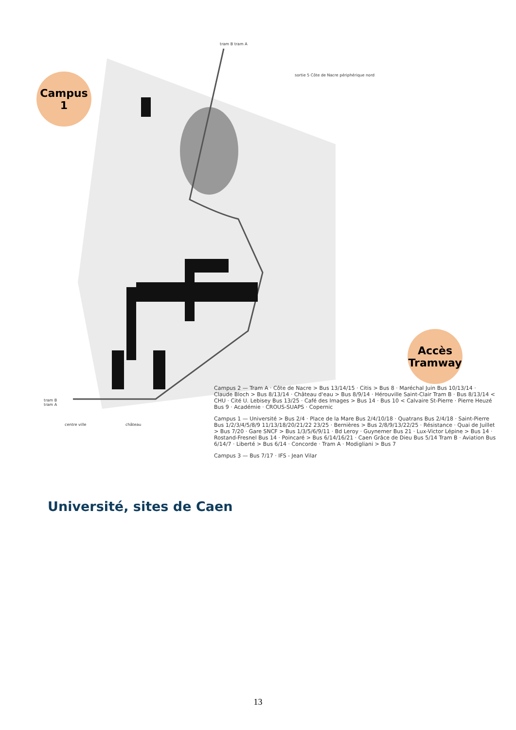Campus 1
tram B tram A
sortie 5 Côte de Nacre périphérique nord
tram B
tram A
centre ville château
Accès Tramway
Université, sites de Caen
Campus 2 — Tram A · Côte de Nacre > Bus 13/14/15 · Citis > Bus 8 · Maréchal Juin Bus 10/13/14 · Claude Bloch > Bus 8/13/14 · Château d'eau > Bus 8/9/14 · Hérouville Saint-Clair Tram B · Bus 8/13/14 < CHU · Cité U. Lebisey Bus 13/25 · Café des Images > Bus 14 · Bus 10 < Calvaire St-Pierre · Pierre Heuzé Bus 9 · Académie · CROUS-SUAPS · Copernic
Campus 1 — Université > Bus 2/4 · Place de la Mare Bus 2/4/10/18 · Quatrans Bus 2/4/18 · Saint-Pierre Bus 1/2/3/4/5/8/9 11/13/18/20/21/22 23/25 · Bernières > Bus 2/8/9/13/22/25 · Résistance · Quai de Juillet > Bus 7/20 · Gare SNCF > Bus 1/3/5/6/9/11 · Bd Leroy · Guynemer Bus 21 · Lux-Victor Lépine > Bus 14 · Rostand-Fresnel Bus 14 · Poincaré > Bus 6/14/16/21 · Caen Grâce de Dieu Bus 5/14 Tram B · Aviation Bus 6/14/7 · Liberté > Bus 6/14 · Concorde · Tram A · Modigliani > Bus 7
Campus 3 — Bus 7/17 · IFS - Jean Vilar
13